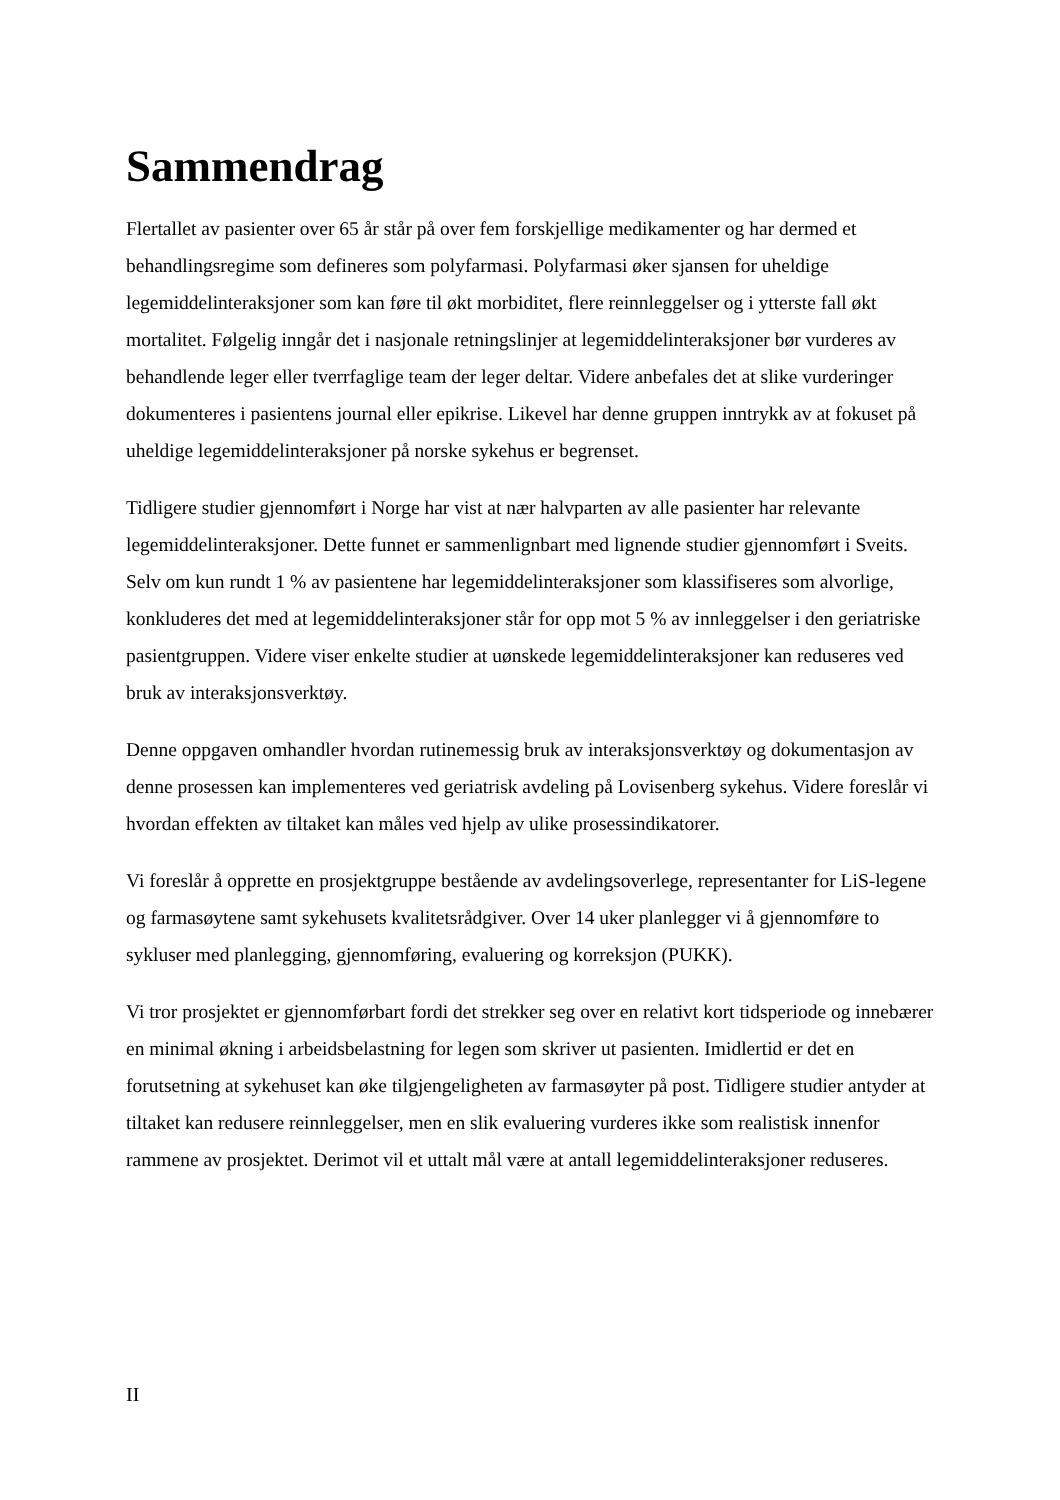Sammendrag
Flertallet av pasienter over 65 år står på over fem forskjellige medikamenter og har dermed et behandlingsregime som defineres som polyfarmasi. Polyfarmasi øker sjansen for uheldige legemiddelinteraksjoner som kan føre til økt morbiditet, flere reinnleggelser og i ytterste fall økt mortalitet. Følgelig inngår det i nasjonale retningslinjer at legemiddelinteraksjoner bør vurderes av behandlende leger eller tverrfaglige team der leger deltar. Videre anbefales det at slike vurderinger dokumenteres i pasientens journal eller epikrise. Likevel har denne gruppen inntrykk av at fokuset på uheldige legemiddelinteraksjoner på norske sykehus er begrenset.
Tidligere studier gjennomført i Norge har vist at nær halvparten av alle pasienter har relevante legemiddelinteraksjoner. Dette funnet er sammenlignbart med lignende studier gjennomført i Sveits. Selv om kun rundt 1 % av pasientene har legemiddelinteraksjoner som klassifiseres som alvorlige, konkluderes det med at legemiddelinteraksjoner står for opp mot 5 % av innleggelser i den geriatriske pasientgruppen. Videre viser enkelte studier at uønskede legemiddelinteraksjoner kan reduseres ved bruk av interaksjonsverktøy.
Denne oppgaven omhandler hvordan rutinemessig bruk av interaksjonsverktøy og dokumentasjon av denne prosessen kan implementeres ved geriatrisk avdeling på Lovisenberg sykehus. Videre foreslår vi hvordan effekten av tiltaket kan måles ved hjelp av ulike prosessindikatorer.
Vi foreslår å opprette en prosjektgruppe bestående av avdelingsoverlege, representanter for LiS-legene og farmasøytene samt sykehusets kvalitetsrådgiver. Over 14 uker planlegger vi å gjennomføre to sykluser med planlegging, gjennomføring, evaluering og korreksjon (PUKK).
Vi tror prosjektet er gjennomførbart fordi det strekker seg over en relativt kort tidsperiode og innebærer en minimal økning i arbeidsbelastning for legen som skriver ut pasienten. Imidlertid er det en forutsetning at sykehuset kan øke tilgjengeligheten av farmasøyter på post. Tidligere studier antyder at tiltaket kan redusere reinnleggelser, men en slik evaluering vurderes ikke som realistisk innenfor rammene av prosjektet. Derimot vil et uttalt mål være at antall legemiddelinteraksjoner reduseres.
II